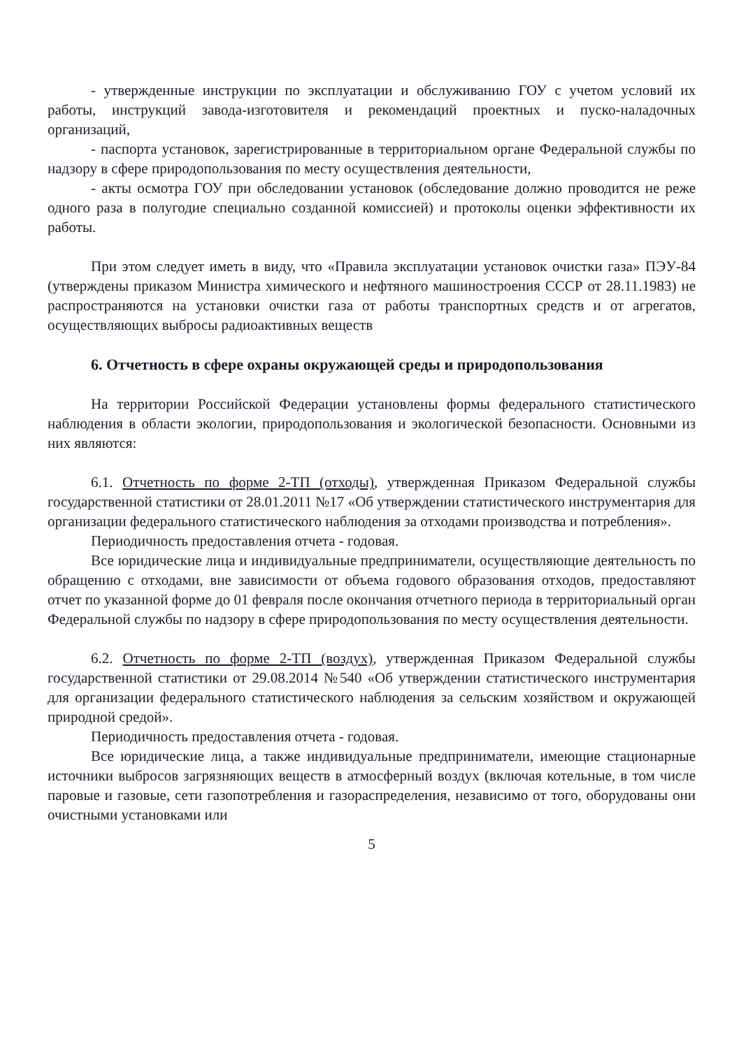- утвержденные инструкции по эксплуатации и обслуживанию ГОУ с учетом условий их работы, инструкций завода-изготовителя и рекомендаций проектных и пуско-наладочных организаций,
- паспорта установок, зарегистрированные в территориальном органе Федеральной службы по надзору в сфере природопользования по месту осуществления деятельности,
- акты осмотра ГОУ при обследовании установок (обследование должно проводится не реже одного раза в полугодие специально созданной комиссией) и протоколы оценки эффективности их работы.
При этом следует иметь в виду, что «Правила эксплуатации установок очистки газа» ПЭУ-84 (утверждены приказом Министра химического и нефтяного машиностроения СССР от 28.11.1983) не распространяются на установки очистки газа от работы транспортных средств и от агрегатов, осуществляющих выбросы радиоактивных веществ
6. Отчетность в сфере охраны окружающей среды и природопользования
На территории Российской Федерации установлены формы федерального статистического наблюдения в области экологии, природопользования и экологической безопасности. Основными из них являются:
6.1. Отчетность по форме 2-ТП (отходы), утвержденная Приказом Федеральной службы государственной статистики от 28.01.2011 №17 «Об утверждении статистического инструментария для организации федерального статистического наблюдения за отходами производства и потребления».
Периодичность предоставления отчета - годовая.
Все юридические лица и индивидуальные предприниматели, осуществляющие деятельность по обращению с отходами, вне зависимости от объема годового образования отходов, предоставляют отчет по указанной форме до 01 февраля после окончания отчетного периода в территориальный орган Федеральной службы по надзору в сфере природопользования по месту осуществления деятельности.
6.2. Отчетность по форме 2-ТП (воздух), утвержденная Приказом Федеральной службы государственной статистики от 29.08.2014 №540 «Об утверждении статистического инструментария для организации федерального статистического наблюдения за сельским хозяйством и окружающей природной средой».
Периодичность предоставления отчета - годовая.
Все юридические лица, а также индивидуальные предприниматели, имеющие стационарные источники выбросов загрязняющих веществ в атмосферный воздух (включая котельные, в том числе паровые и газовые, сети газопотребления и газораспределения, независимо от того, оборудованы они очистными установками или
5